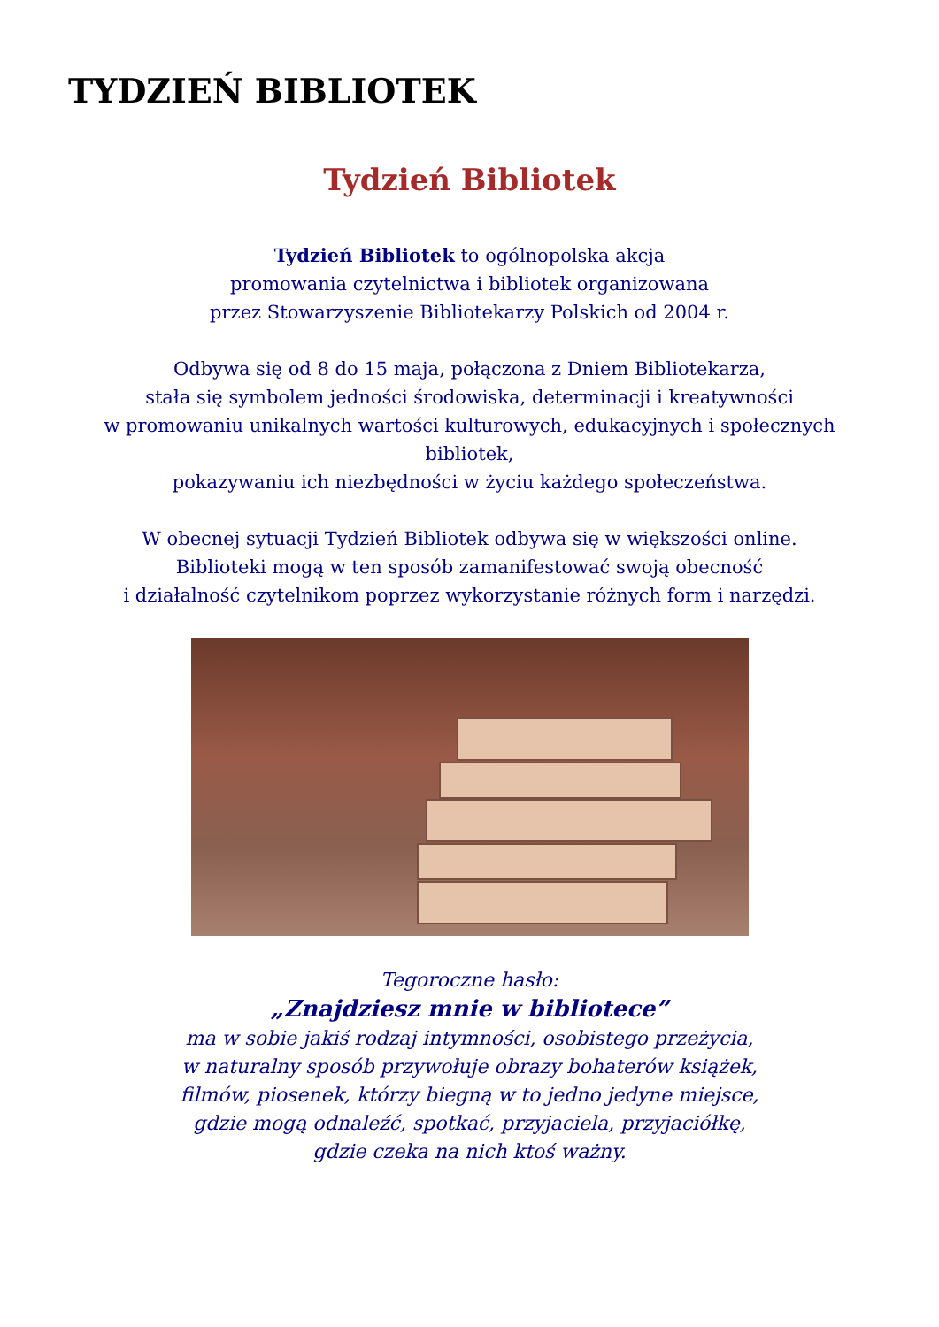TYDZIEŃ BIBLIOTEK
Tydzień Bibliotek
Tydzień Bibliotek to ogólnopolska akcja
promowania czytelnictwa i bibliotek organizowana
przez Stowarzyszenie Bibliotekarzy Polskich od 2004 r.
Odbywa się od 8 do 15 maja, połączona z Dniem Bibliotekarza,
stała się symbolem jedności środowiska, determinacji i kreatywności
w promowaniu unikalnych wartości kulturowych, edukacyjnych i społecznych bibliotek,
pokazywaniu ich niezbędności w życiu każdego społeczeństwa.
W obecnej sytuacji Tydzień Bibliotek odbywa się w większości online.
Biblioteki mogą w ten sposób zamanifestować swoją obecność
i działalność czytelnikom poprzez wykorzystanie różnych form i narzędzi.
Tegoroczne hasło:
„Znajdziesz mnie w bibliotece”
ma w sobie jakiś rodzaj intymności, osobistego przeżycia,
w naturalny sposób przywołuje obrazy bohaterów książek,
filmów, piosenek, którzy biegną w to jedno jedyne miejsce,
gdzie mogą odnaleźć, spotkać, przyjaciela, przyjaciółkę,
gdzie czeka na nich ktoś ważny.